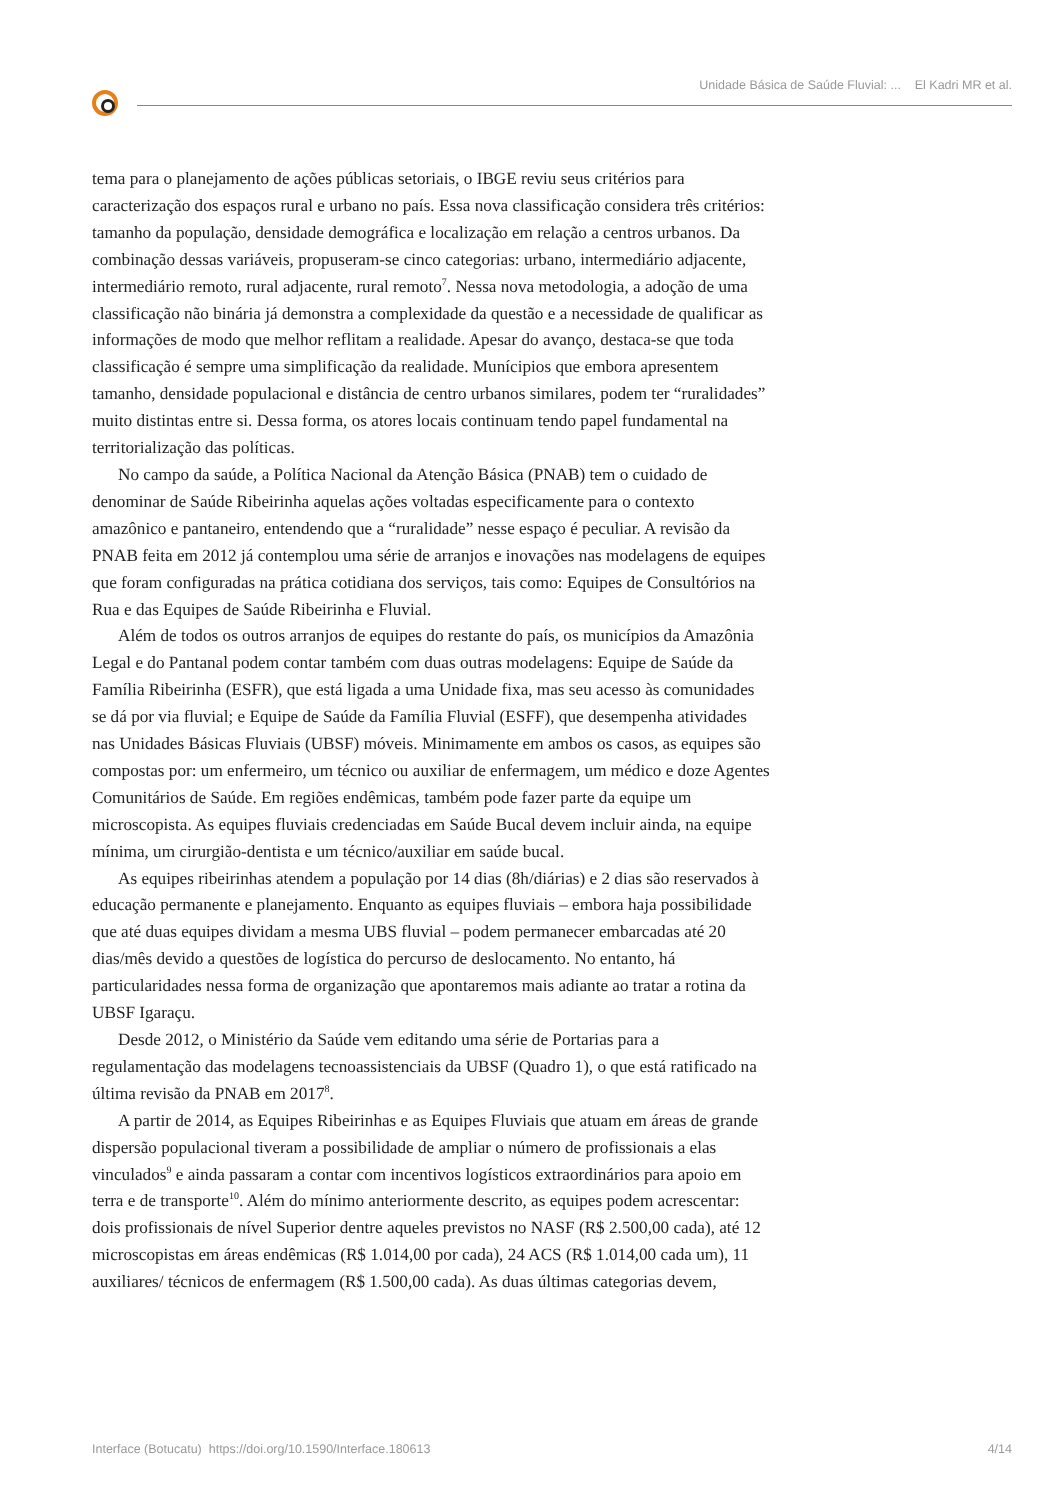Unidade Básica de Saúde Fluvial: ... El Kadri MR et al.
tema para o planejamento de ações públicas setoriais, o IBGE reviu seus critérios para caracterização dos espaços rural e urbano no país. Essa nova classificação considera três critérios: tamanho da população, densidade demográfica e localização em relação a centros urbanos. Da combinação dessas variáveis, propuseram-se cinco categorias: urbano, intermediário adjacente, intermediário remoto, rural adjacente, rural remoto<sup>7</sup>. Nessa nova metodologia, a adoção de uma classificação não binária já demonstra a complexidade da questão e a necessidade de qualificar as informações de modo que melhor reflitam a realidade. Apesar do avanço, destaca-se que toda classificação é sempre uma simplificação da realidade. Munícipios que embora apresentem tamanho, densidade populacional e distância de centro urbanos similares, podem ter “ruralidades” muito distintas entre si. Dessa forma, os atores locais continuam tendo papel fundamental na territorialização das políticas.
No campo da saúde, a Política Nacional da Atenção Básica (PNAB) tem o cuidado de denominar de Saúde Ribeirinha aquelas ações voltadas especificamente para o contexto amazônico e pantaneiro, entendendo que a “ruralidade” nesse espaço é peculiar. A revisão da PNAB feita em 2012 já contemplou uma série de arranjos e inovações nas modelagens de equipes que foram configuradas na prática cotidiana dos serviços, tais como: Equipes de Consultórios na Rua e das Equipes de Saúde Ribeirinha e Fluvial.
Além de todos os outros arranjos de equipes do restante do país, os municípios da Amazônia Legal e do Pantanal podem contar também com duas outras modelagens: Equipe de Saúde da Família Ribeirinha (ESFR), que está ligada a uma Unidade fixa, mas seu acesso às comunidades se dá por via fluvial; e Equipe de Saúde da Família Fluvial (ESFF), que desempenha atividades nas Unidades Básicas Fluviais (UBSF) móveis. Minimamente em ambos os casos, as equipes são compostas por: um enfermeiro, um técnico ou auxiliar de enfermagem, um médico e doze Agentes Comunitários de Saúde. Em regiões endêmicas, também pode fazer parte da equipe um microscopista. As equipes fluviais credenciadas em Saúde Bucal devem incluir ainda, na equipe mínima, um cirurgião-dentista e um técnico/auxiliar em saúde bucal.
As equipes ribeirinhas atendem a população por 14 dias (8h/diárias) e 2 dias são reservados à educação permanente e planejamento. Enquanto as equipes fluviais – embora haja possibilidade que até duas equipes dividam a mesma UBS fluvial – podem permanecer embarcadas até 20 dias/mês devido a questões de logística do percurso de deslocamento. No entanto, há particularidades nessa forma de organização que apontaremos mais adiante ao tratar a rotina da UBSF Igaraçu.
Desde 2012, o Ministério da Saúde vem editando uma série de Portarias para a regulamentação das modelagens tecnoassistenciais da UBSF (Quadro 1), o que está ratificado na última revisão da PNAB em 2017<sup>8</sup>.
A partir de 2014, as Equipes Ribeirinhas e as Equipes Fluviais que atuam em áreas de grande dispersão populacional tiveram a possibilidade de ampliar o número de profissionais a elas vinculados<sup>9</sup> e ainda passaram a contar com incentivos logísticos extraordinários para apoio em terra e de transporte<sup>10</sup>. Além do mínimo anteriormente descrito, as equipes podem acrescentar: dois profissionais de nível Superior dentre aqueles previstos no NASF (R$ 2.500,00 cada), até 12 microscopistas em áreas endêmicas (R$ 1.014,00 por cada), 24 ACS (R$ 1.014,00 cada um), 11 auxiliares/ técnicos de enfermagem (R$ 1.500,00 cada). As duas últimas categorias devem,
Interface (Botucatu) https://doi.org/10.1590/Interface.180613 4/14